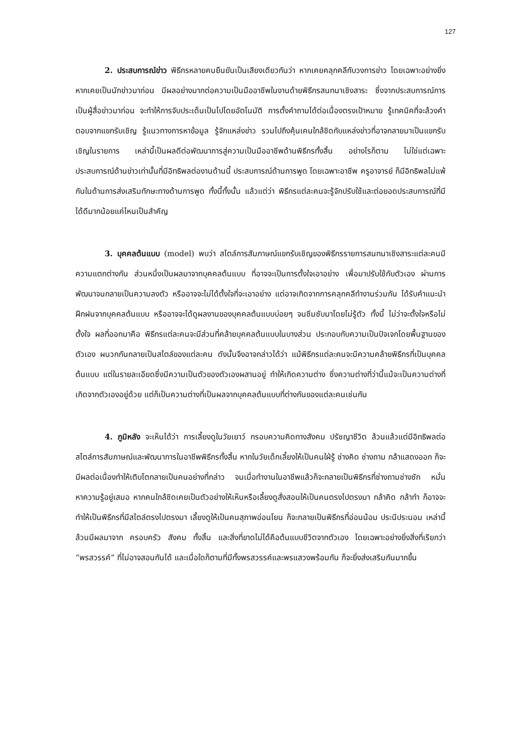127
2. ประสบการณ์ข่าว พิธีกรหลายคนยืนยันเป็นเสียงเดียวกันว่า หากเคยคลุกคลีกับวงการข่าว โดยเฉพาะอย่างยิ่งหากเคยเป็นนักข่าวมาก่อน มีผลอย่างมากต่อความเป็นมืออาชีพในงานด้ายพิธีกรสนทนาเชิงสาระ ซึ่งจากประสบการณ์การเป็นผู้สื่อข่าวมาก่อน จะทำให้การจับประเด็นเป็นไปโดยอัตโนมัติ การตั้งคำถามได้ต่อเนื่องตรงเป้าหมาย รู้เทคนิคที่จะล้วงคำตอบจากแขกรับเชิญ รู้แนวทางการหาข้อมูล รู้จักแหล่งข่าว รวมไปถึงคุ้นเคนใกล้ชิดกับแหล่งข่าวที่อาจกลายมาเป็นแขกรับเชิญในรายการ เหล่านี้เป็นผลดีต่อพัฒนาการสู่ความเป็นมืออาชีพด้านพิธีกรทั้งสิ้น อย่างไรก็ตาม ไม่ใช่แต่เฉพาะประสบการณ์ด้านข่าวเท่านั้นที่มีอิทธิพลต่องานด้านนี้ ประสบการณ์ด้านการพูด โดยเฉพาะอาชีพ ครูอาจารย์ ก็มีอิทธิพลไม่แพ้กันในด้านการส่งเสริมทักษะทางด้านการพูด ทั้งนี้ทั้งนั้น แล้วแต่ว่า พิธีกรแต่ละคนจะรู้จักปรับใช้และต่อยอดประสบการณ์ที่มีได้ดีมากน้อยแค่ไหนเป็นสำคัญ
3. บุคคลต้นแบบ (model) พบว่า สไตล์การสัมภาษณ์แขกรับเชิญของพิธีกรรายการสนทนาเชิงสาระแต่ละคนมีความแตกต่างกัน ส่วนหนึ่งเป็นผลมาจากบุคคลต้นแบบ ที่อาจจะเป็นการตั้งใจเอาอย่าง เพื่อมาปรับใช้กับตัวเอง ผ่านการพัฒนาจนกลายเป็นความลงตัว หรืออาจจะไม่ได้ตั้งใจที่จะเอาอย่าง แต่อาจเกิดจากการคลุกคลีทำงานร่วมกัน ได้รับคำแนะนำ ฝึกฝนจากบุคคลต้นแบบ หรืออาจจะได้ดูผลงานของบุคคลต้นแบบบ่อยๆ จนซึมซับมาโดยไม่รู้ตัว ทั้งนี้ ไม่ว่าจะตั้งใจหรือไม่ตั้งใจ ผลที่ออกมาคือ พิธีกรแต่ละคนจะมีส่วนที่คล้ายบุคคลต้นแบบในบางส่วน ประกอบกับความเป็นปัจเจกโดยพื้นฐานของตัวเอง ผนวกกันกลายเป็นสไตล์ของแต่ละคน ดังนั้นจึงอาจกล่าวได้ว่า แม้พิธีกรแต่ละคนจะมีความคล้ายพิธีกรที่เป็นบุคคลต้นแบบ แต่ในรายละเอียดซึ่งมีความเป็นตัวของตัวเองผสานอยู่ ทำให้เกิดความต่าง ซึ่งความต่างที่ว่านี้แม้จะเป็นความต่างที่เกิดจากตัวเองอยู่ด้วย แต่ก็เป็นความต่างที่เป็นผลจากบุคคลต้นแบบที่ต่างกันของแต่ละคนเช่นกัน
4. ภูมิหลัง จะเห็นได้ว่า การเลี้ยงดูในวัยเยาว์ กรอบความคิดทางสังคม ปรัชญาชีวิต ล้วนแล้วแต่มีอิทธิพลต่อสไตล์การสัมภาษณ์และพัฒนาการในอาชีพพิธีกรทั้งสิ้น หากในวัยเด็กเลี้ยงให้เป็นคนใฝ่รู้ ช่างคิด ช่างถาม กล้าแสดงออก ก็จะมีผลต่อเนื่องทำให้เติบโตกลายเป็นคนอย่างที่กล่าว จนเมื่อทำงานในอาชีพแล้วก็จะกลายเป็นพิธีกรที่ช่างถามช่างซัก หมั่นหาความรู้อยู่เสมอ หากคนใกล้ชิดเคยเป็นตัวอย่างให้เห็นหรือเลี้ยงดูสั่งสอนให้เป็นคนตรงไปตรงมา กล้าคิด กล้าทำ ก็อาจจะทำให้เป็นพิธีกรที่มีสไตล์ตรงไปตรงมา เลี้ยงดูให้เป็นคนสุภาพอ่อนโยน ก็จะกลายเป็นพิธีกรที่อ่อนน้อม ประนีประนอม เหล่านี้ล้วนมีผลมาจาก ครอบครัว สังคม ทั้งสิ้น และสิ่งที่ขาดไม่ได้คือต้นแบบชีวิตจากตัวเอง โดยเฉพาะอย่างยิ่งสิ่งที่เรียกว่า “พรสวรรค์” ที่ไม่อาจสอนกันได้ และเมื่อใดก็ตามที่มีทั้งพรสวรรค์และพรแสวงพร้อมกัน ก็จะยิ่งส่งเสริมกันมากขึ้น